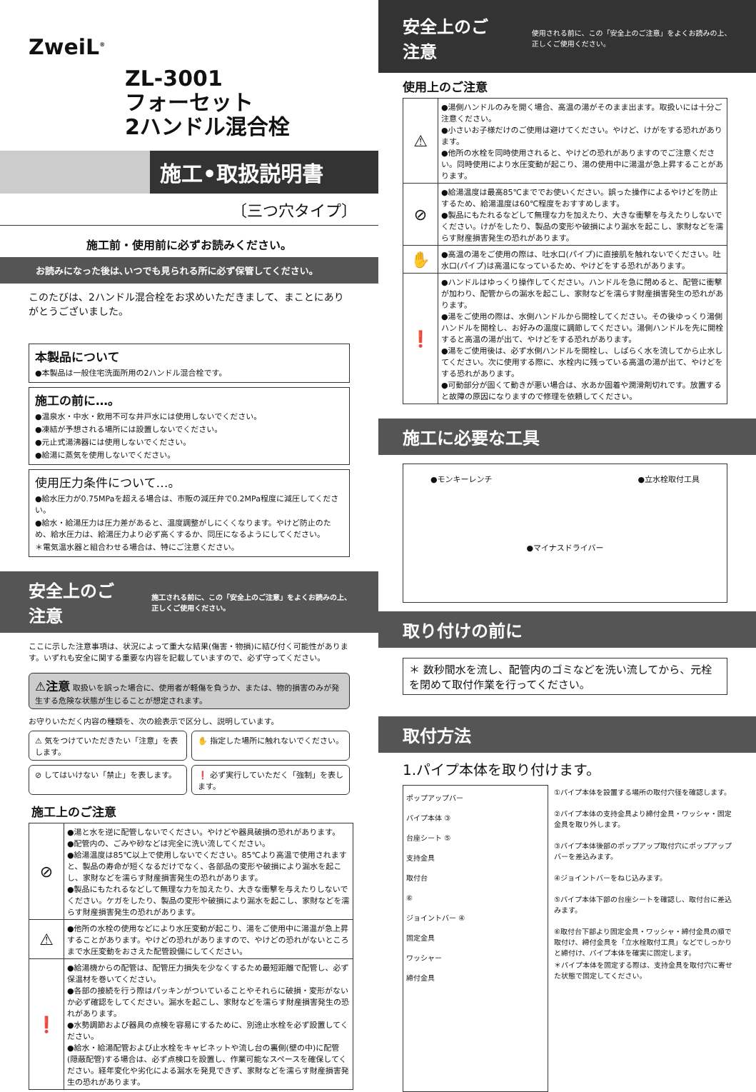ZweiL<sup>®</sup>
ZL-3001
フォーセット
2ハンドル混合栓
施工•取扱説明書
〔三つ穴タイプ〕
施工前・使用前に必ずお読みください。
お読みになった後は､いつでも見られる所に必ず保管してください。
このたびは、2ハンドル混合栓をお求めいただきまして、まことにありがとうございました。
本製品について
●本製品は一般住宅洗面所用の2ハンドル混合栓です。
施工の前に…。
●温泉水・中水・飲用不可な井戸水には使用しないでください。
●凍結が予想される場所には設置しないでください。
●元止式湯沸器には使用しないでください。
●給湯に蒸気を使用しないでください。
使用圧力条件について…。
●給水圧力が0.75MPaを超える場合は、市販の減圧弁で0.2MPa程度に減圧してください。
●給水・給湯圧力は圧力差があると、温度調整がしにくくなります。やけど防止のため、給水圧力は、給湯圧力より必ず高くするか、同圧になるようにしてください。
＊電気温水器と組合わせる場合は、特にご注意ください。
安全上のご注意 施工される前に、この「安全上のご注意」をよくお読みの上、正しくご使用ください。
ここに示した注意事項は、状況によって重大な結果(傷害・物損)に結び付く可能性があります。いずれも安全に関する重要な内容を記載していますので、必ず守ってください。
⚠注意 取扱いを誤った場合に、使用者が軽傷を負うか、または、物的損害のみが発生する危険な状態が生じることが想定されます。
お守りいただく内容の種類を、次の絵表示で区分し、説明しています。
⚠ 気をつけていただきたい「注意」を表します。
✋ 指定した場所に触れないでください。
⊘ してはいけない「禁止」を表します。
❗ 必ず実行していただく「強制」を表します。
施工上のご注意
| ⊘ | ●湯と水を逆に配管しないでください。やけどや器具破損の恐れがあります。 ●配管内の、ごみや砂などは完全に洗い流してください。 ●給湯温度は85℃以上で使用しないでください。85℃より高温で使用されますと、製品の寿命が短くなるだけでなく、各部品の変形や破損により漏水を起こし、家財などを濡らす財産損害発生の恐れがあります。 ●製品にもたれるなどして無理な力を加えたり、大きな衝撃を与えたりしないでください。ケガをしたり、製品の変形や破損により漏水を起こし、家財などを濡らす財産損害発生の恐れがあります。 |
| ⚠ | ●他所の水栓の使用などにより水圧変動が起こり、湯をご使用中に湯温が急上昇することがあります。やけどの恐れがありますので、やけどの恐れがないところまで水圧変動をおさえた配管設備にしてください。 |
| ❗ | ●給湯機からの配管は、配管圧力損失を少なくするため最短距離で配管し、必ず保温材を巻いてください。 ●各部の接続を行う際はパッキンがついていることやそれらに破損・変形がないか必ず確認をしてください。漏水を起こし、家財などを濡らす財産損害発生の恐れがあります。 ●水勢調節および器具の点検を容易にするために、別途止水栓を必ず設置してください。 ●給水・給湯配管および止水栓をキャビネットや流し台の裏側(壁の中)に配管(隠蔽配管)する場合は、必ず点検口を設置し、作業可能なスペースを確保してください。経年変化や劣化による漏水を発見できず、家財などを濡らす財産損害発生の恐れがあります。 |
安全上のご注意 使用される前に、この「安全上のご注意」をよくお読みの上、正しくご使用ください。
使用上のご注意
| ⚠ | ●湯側ハンドルのみを開く場合、高温の湯がそのまま出ます。取扱いには十分ご注意ください。 ●小さいお子様だけのご使用は避けてください。やけど、けがをする恐れがあります。 ●他所の水栓を同時使用されると、やけどの恐れがありますのでご注意ください。同時使用により水圧変動が起こり、湯の使用中に湯温が急上昇することがあります。 |
| ⊘ | ●給湯温度は最高85℃まででお使いください。誤った操作によるやけどを防止するため、給湯温度は60℃程度をおすすめします。 ●製品にもたれるなどして無理な力を加えたり、大きな衝撃を与えたりしないでください。けがをしたり、製品の変形や破損により漏水を起こし、家財などを濡らす財産損害発生の恐れがあります。 |
| ✋ | ●高温の湯をご使用の際は、吐水口(パイプ)に直接肌を触れないでください。吐水口(パイプ)は高温になっているため、やけどをする恐れがあります。 |
| ❗ | ●ハンドルはゆっくり操作してください。ハンドルを急に閉めると、配管に衝撃が加わり、配管からの漏水を起こし、家財などを濡らす財産損害発生の恐れがあります。 ●湯をご使用の際は、水側ハンドルから開栓してください。その後ゆっくり湯側ハンドルを開栓し、お好みの温度に調節してください。湯側ハンドルを先に開栓すると高温の湯が出て、やけどをする恐れがあります。 ●湯をご使用後は、必ず水側ハンドルを開栓し、しばらく水を流してから止水してください。次に使用する際に、水栓内に残っている高温の湯が出て、やけどをする恐れがあります。 ●可動部分が固くて動きが悪い場合は、水あか固着や潤滑剤切れです。放置すると故障の原因になりますので修理を依頼してください。 |
施工に必要な工具
●モンキーレンチ ●立水栓取付工具
●マイナスドライバー
取り付けの前に
＊ 数秒間水を流し、配管内のゴミなどを洗い流してから、元栓を閉めて取付作業を行ってください。
取付方法
1.パイプ本体を取り付けます。
ポップアップバー
パイプ本体 ③
台座シート ⑤
支持金具
取付台
⑥
ジョイントバー ④
固定金具
ワッシャー
締付金具
①パイプ本体を設置する場所の取付穴径を確認します。
②パイプ本体の支持金具より締付金具・ワッシャ・固定金具を取り外します。
③パイプ本体後部のポップアップ取付穴にポップアップバーを差込みます。
④ジョイントバーをねじ込みます。
⑤パイプ本体下部の台座シートを確認し、取付台に差込みます。
⑥取付台下部より固定金具・ワッシャ・締付金具の順で取付け、締付金具を「立水栓取付工具」などでしっかりと締付け、パイプ本体を確実に固定します。
＊パイプ本体を固定する際は、支持金具を取付穴に寄せた状態で固定してください。